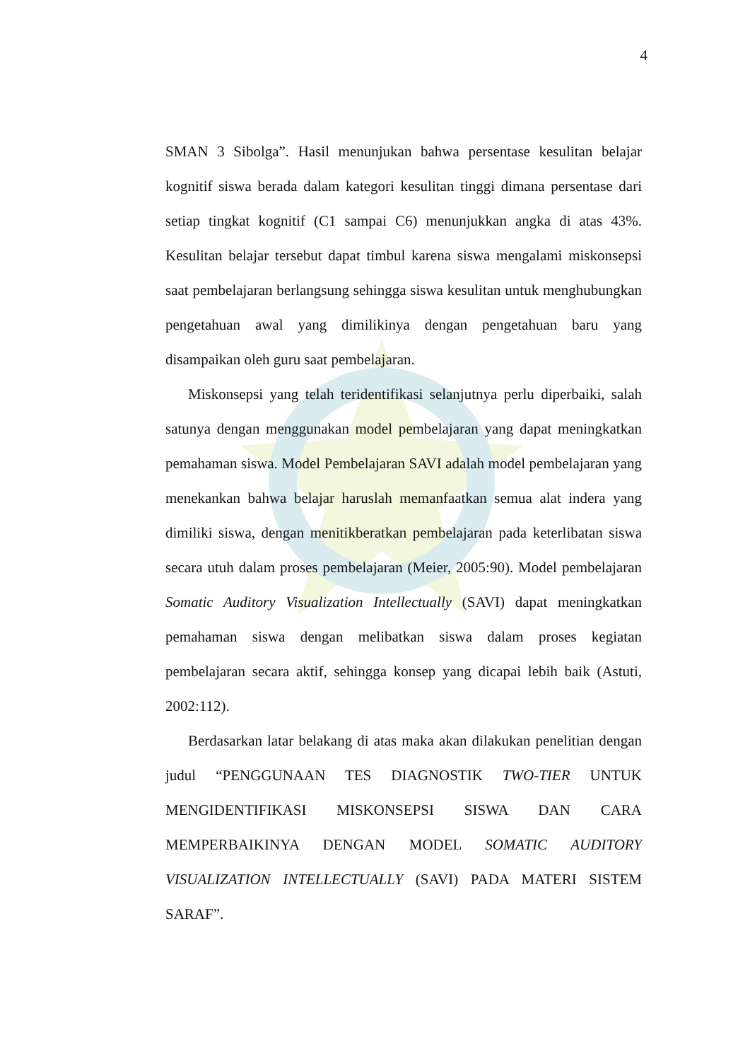4
SMAN 3 Sibolga”. Hasil menunjukan bahwa persentase kesulitan belajar kognitif siswa berada dalam kategori kesulitan tinggi dimana persentase dari setiap tingkat kognitif (C1 sampai C6) menunjukkan angka di atas 43%. Kesulitan belajar tersebut dapat timbul karena siswa mengalami miskonsepsi saat pembelajaran berlangsung sehingga siswa kesulitan untuk menghubungkan pengetahuan awal yang dimilikinya dengan pengetahuan baru yang disampaikan oleh guru saat pembelajaran.
Miskonsepsi yang telah teridentifikasi selanjutnya perlu diperbaiki, salah satunya dengan menggunakan model pembelajaran yang dapat meningkatkan pemahaman siswa. Model Pembelajaran SAVI adalah model pembelajaran yang menekankan bahwa belajar haruslah memanfaatkan semua alat indera yang dimiliki siswa, dengan menitikberatkan pembelajaran pada keterlibatan siswa secara utuh dalam proses pembelajaran (Meier, 2005:90). Model pembelajaran Somatic Auditory Visualization Intellectually (SAVI) dapat meningkatkan pemahaman siswa dengan melibatkan siswa dalam proses kegiatan pembelajaran secara aktif, sehingga konsep yang dicapai lebih baik (Astuti, 2002:112).
Berdasarkan latar belakang di atas maka akan dilakukan penelitian dengan judul “PENGGUNAAN TES DIAGNOSTIK TWO-TIER UNTUK MENGIDENTIFIKASI MISKONSEPSI SISWA DAN CARA MEMPERBAIKINYA DENGAN MODEL SOMATIC AUDITORY VISUALIZATION INTELLECTUALLY (SAVI) PADA MATERI SISTEM SARAF”.